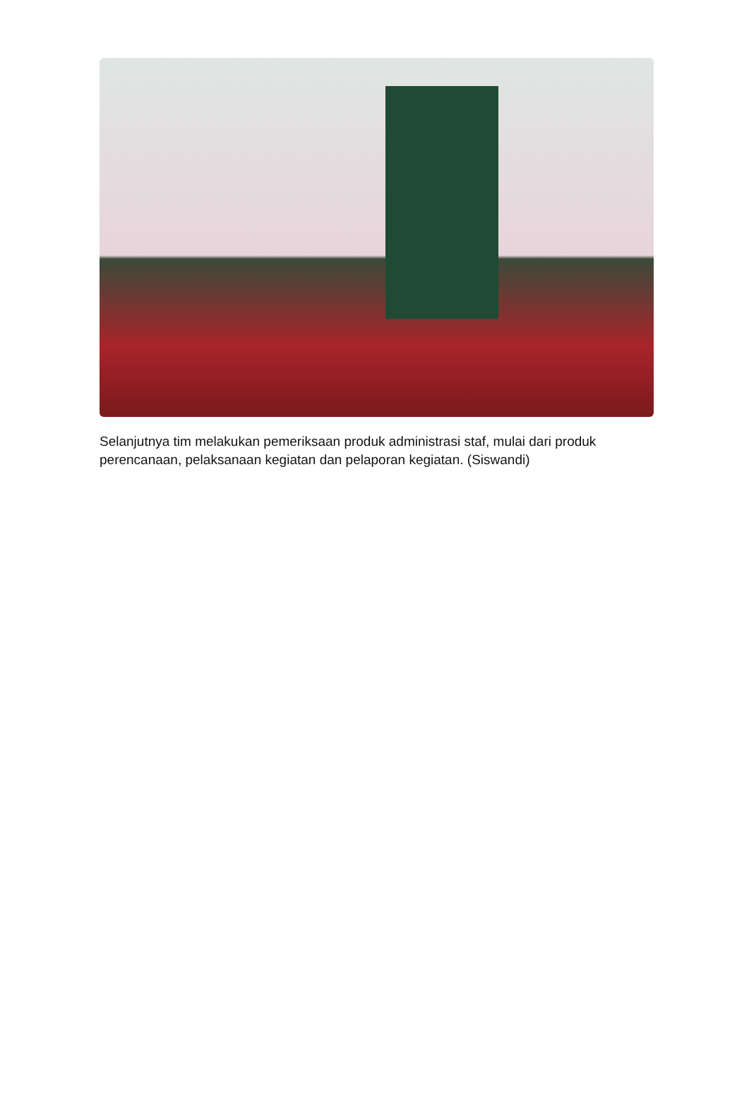Selanjutnya tim melakukan pemeriksaan produk administrasi staf, mulai dari produk perencanaan, pelaksanaan kegiatan dan pelaporan kegiatan. (Siswandi)